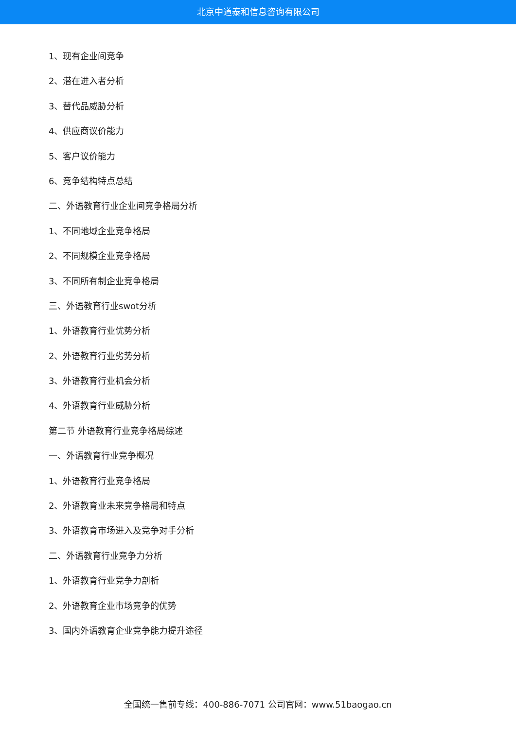北京中道泰和信息咨询有限公司
1、现有企业间竞争
2、潜在进入者分析
3、替代品威胁分析
4、供应商议价能力
5、客户议价能力
6、竞争结构特点总结
二、外语教育行业企业间竞争格局分析
1、不同地域企业竞争格局
2、不同规模企业竞争格局
3、不同所有制企业竞争格局
三、外语教育行业swot分析
1、外语教育行业优势分析
2、外语教育行业劣势分析
3、外语教育行业机会分析
4、外语教育行业威胁分析
第二节 外语教育行业竞争格局综述
一、外语教育行业竞争概况
1、外语教育行业竞争格局
2、外语教育业未来竞争格局和特点
3、外语教育市场进入及竞争对手分析
二、外语教育行业竞争力分析
1、外语教育行业竞争力剖析
2、外语教育企业市场竞争的优势
3、国内外语教育企业竞争能力提升途径
全国统一售前专线：400-886-7071 公司官网：www.51baogao.cn